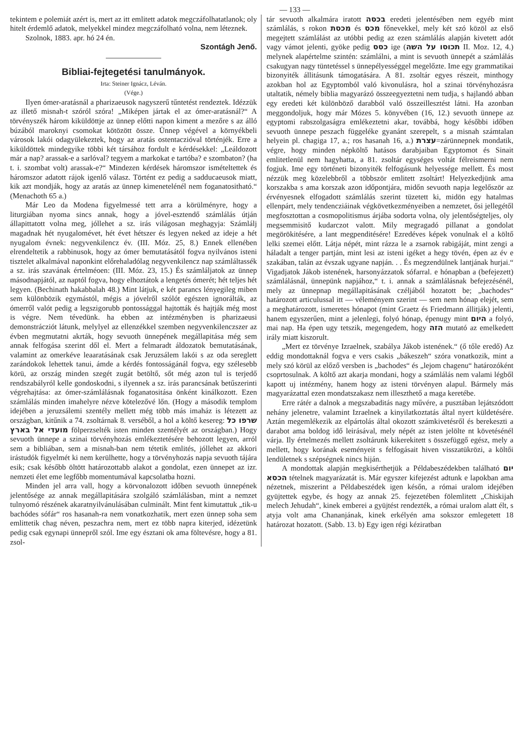— 133 —
tekintem e polemiát azért is, mert az itt emlitett adatok megczáfolhatatlanok; oly hitelt érdemlő adatok, melyekkel mindez megczáfolható volna, nem léteznek.
Szolnok, 1883. apr. hó 24 én.
Szontágh Jenő.
Bibliai-fejtegetési tanulmányok.
Irta: Steiner Ignácz, Léván.
(Vége.)
Ilyen ómer-aratásnál a pharizaeusok nagyszerű tűntetést rendeztek. Idézzük az illető misnah-t szóról szóra! „Miképen jártak el az ómer-aratásnál?“ A törvényszék három kiküldöttje az ünnep előtti napon kiment a mezőre s az álló búzából maroknyi csomokat kötözött össze. Ünnep végével a környékbeli városok lakói odagyülekeztek, hogy az aratás ostentaczióval történjék. Erre a kiküldöttek mindegyike többi két társához fordult e kérdésekkel: „Leáldozott már a nap? arassak-e a sarlóval? tegyem a markokat e tartóba? e szombaton? (ha t. i. szombat volt) arassak-e?“ Mindezen kérdések háromszor ismételtettek és háromszor adatott rájok igenlő válasz. Történt ez pedig a sadducaeusok miatt, kik azt mondják, hogy az aratás az ünnep kimenetelénél nem foganatositható.“ (Menachoth 65 a.)
Már Leo da Modena figyelmessé tett arra a körülményre, hogy a liturgiában nyoma sincs annak, hogy a jóvel-esztendő számlálás útján állapittatott volna meg, jóllehet a sz. irás világosan meghagyja: Számlálj magadnak hét nyugalomévet, hét évet hétszer és legyen neked az ideje a hét nyugalom évnek: negyvenkilencz év. (III. Móz. 25, 8.) Ennek ellenében elrendeltetik a rabbinusok, hogy az ómer bemutatásától fogva nyilvános isteni tisztelet alkalmával naponkint előrehaladólag negyvenkilencz nap számláltassék a sz. irás szavának értelméoen: (III. Móz. 23, 15.) És számláljatok az ünnep másodnapjától, az naptól fogva, hogy elhoztátok a lengetés ómerét; hét teljes hét legyen. (Bechinath hakabbalah 48.) Mint látjuk, e két parancs lényegileg miben sem különbözik egymástól, mégis a jóvelről szólót egészen ignorálták, az ómerről valót pedig a legszigorubb pontossággal hajtották és hajtják még most is végre. Nem tévedünk. ha ebben az intézményben is pharizaeusi demonstrácziót látunk, melylyel az ellenzékkel szemben negyvenkilenczszer az évben megmutatni akrták, hogy sevuoth ünnepének megállapitása még sem annak felfogása szerint dől el. Mert a felmaradt áldozatok bemutatásának, valamint az omerkéve leaaratásának csak Jeruzsálem lakói s az oda sereglett zarándokok lehettek tanui, ámde a kérdés fontosságánál fogva, egy szélesebb körü, az ország minden szegét zugát betöltő, sőt még azon tul is terjedő rendszabályról kelle gondoskodni, s ilyennek a sz. irás parancsának betűszerinti végrehajtása: az ómer-számlálásnak foganatositása önként kinálkozott. Ezen számlálás minden imahelyre nézve kötelezővé lőn. (Hogy a második templom idejében a jeruzsálemi szentély mellett még több más imaház is létezett az országban, kitűnik a 74. zsoltárnak 8. verséből, a hol a költő kesereg: שרפו כל מועדי אל בארץ fölperzselték isten minden szentélyét az országban.) Hogy sevuoth ünnepe a szinai törvényhozás emlékeztetésére behozott legyen, arról sem a bibliában, sem a misnah-ban nem tétetik emlités, jóllehet az akkori irástudók figyelmét ki nem kerülhette, hogy a törvényhozás napja sevuoth tájára esik; csak később öltött határozottabb alakot a gondolat, ezen ünnepet az izr. nemzeti élet eme legfőbb momentumával kapcsolatba hozni.
Minden jel arra vall, hogy a körvonalozott időben sevuoth ünnepének jelentősége az annak megállapitására szolgáló számlálásban, mint a nemzet tulnyomó részének akaratnyilvánulásában culminált. Mint fent kimutattuk „tik-u bachódes sófár“ ros hasanah-ra nem vonatkozhatik, mert ezen ünnep soha sem emlittetik chag néven, peszachra nem, mert ez több napra kiterjed, idézetünk pedig csak egynapi ünnepről szól. Ime egy észtani ok ama föltevésre, hogy a 81. zsol-
tár sevuoth alkalmára iratott בכסה eredeti jelentésében nem egyéb mint számlálás, s rokon מכסת és מכס főnevekkel, mely két szó közöl az első megejtett számlálást az utóbbi pedig az ezen számlálás alapján kivetett adót vagy vámot jelenti, gyöke pedig כסס ige (תכוסו על השה II. Moz. 12, 4.) melynek alapértelme szintén: számlálni, a mint is sevuoth ünnepét a számlálás csakugyan nagy tüntetéssel s ünnepélyességgel megelőzte. Ime egy grammatikai bizonyiték állitásunk támogatására. A 81. zsoltár egyes részeit, minthogy azokban hol az Egyptomból való kivonulásra, hol a szinai törvényhozásra utaltatik, némely biblia magyarázó összeegyeztetni nem tudja, s hajlandó abban egy eredeti két különböző darabból való összeillesztést látni. Ha azonban meggondoljuk, hogy már Mózes 5. könyvében (16, 12.) sevuoth ünnepe az egyptomi rabszolgaságra emlékeztetni akar, továbbá, hogy későbbi időben sevuoth ünnepe peszach függeléke gyanánt szerepelt, s a misnah számtalan helyein pl. chagiga 17, a.; ros hasanah 16, a.) עצרת=zárünnepnek mondatik, végre, hogy minden népköltő hatásos darabjaiban Egyptomot és Sinait emlitetlenül nem hagyhatta, a 81. zsoltár egységes voltát félreismerni nem fogjuk. Ime egy történeti bizonyiték felfogásunk helyessége mellett. És most nézzük meg közelebbről a többször emlitett zsoltárt! Helyezkedjünk ama korszakba s ama korszak azon időpontjára, midőn sevuoth napja legelőször az érvényesnek elfogadott számlálás szerint tüzetett ki, midön egy hatalmas ellenpárt, mely tendencziáinak végkövetkezményeiben a nemzetet, ősi jellegétől megfosztottan a cosmopolitismus árjába sodorta volna, oly jelentőségteljes, oly megsemmisitő kudarczot valott. Mily megragadó pillanat a gondolat megörökitésére, a lant megpenditésére! Ezredéves képek vonulnak el a költő lelki szemei előtt. Látja népét, mint rázza le a zsarnok rabigáját, mint zengi a háladalt a tenger partján, mint lesi az isteni igéket a hegy tövén, épen az év e szakában, talán az évszak ugyane napján. . . És megzendülnek lantjának hurjai.“ Vigadjatok Jákob istenének, harsonyázzatok sófarral. e hónapban a (befejezett) számlálásnál, ünnepünk napjához,“ t. i. annak a számlálásnak befejezésénél, mely az ünnepnap megállapitásának czéljából hozatott be; „bachodes“ határozott articulussal itt — véleményem szerint — sem nem hónap elejét, sem a meghatározott, ismeretes hónapot (mint Graetz és Friedmann állitják) jelenti, hanem egyszerűen, mint a jelenlegi, folyó hónap, épenugy mint היום a folyó, mai nap. Ha épen ugy tetszik, megengedem, hogy הזה mutató az emelkedett irály miatt kiszorult.
„Mert ez törvénye Izraelnek, szabálya Jákob istenének.“ (ő tőle eredő) Az eddig mondottaknál fogva e vers csakis „bákeszeh“ szóra vonatkozik, mint a mely szó körül az előző versben is „bachodes“ és „lejom chagenu“ határozóként csoprtosulnak. A költő azt akarja mondani, hogy a számlálás nem valami légből kapott uj intézmény, hanem hogy az isteni törvényen alapul. Bármely más magyarázattal ezen mondatszakasz nem illeszthető a maga keretébe.
Erre rátér a dalnok a megszabaditás nagy művére, a pusztában lejátszódott nehány jelenetre, valamint Izraelnek a kinyilatkoztatás által nyert küldetésére. Aztán megemlékezik az elpártolás által okozott számkivetésről és berekeszti a darabot ama boldog idő leirásával, mely népét az isten jelölte nt követésénél várja. Ily értelmezés mellett zsoltárunk kikerekitett s összefüggő egész, mely a mellett, hogy korának eseményeit s felfogásait hiven visszatükrözi, a költői lendületnek s szépségnek nincs hiján.
A mondottak alapján megkisérthetjük a Példabeszédekben található יום הכסא tételnek magyarázatát is. Már egyszer kifejezést adtunk e lapokban ama nézetnek, miszerint a Példabeszédek igen későn, a római uralom idejében gyüjtettek egybe, és hogy az annak 25. fejezetében fölemlitett „Chiskijah melech Jehudah“, kinek emberei a gyüjtést rendezték, a római uralom alatt élt, s atyja volt ama Chananjának, kinek erkélyén ama sokszor emlegetett 18 határozat hozatott. (Sabb. 13. b) Egy igen régi kéziratban